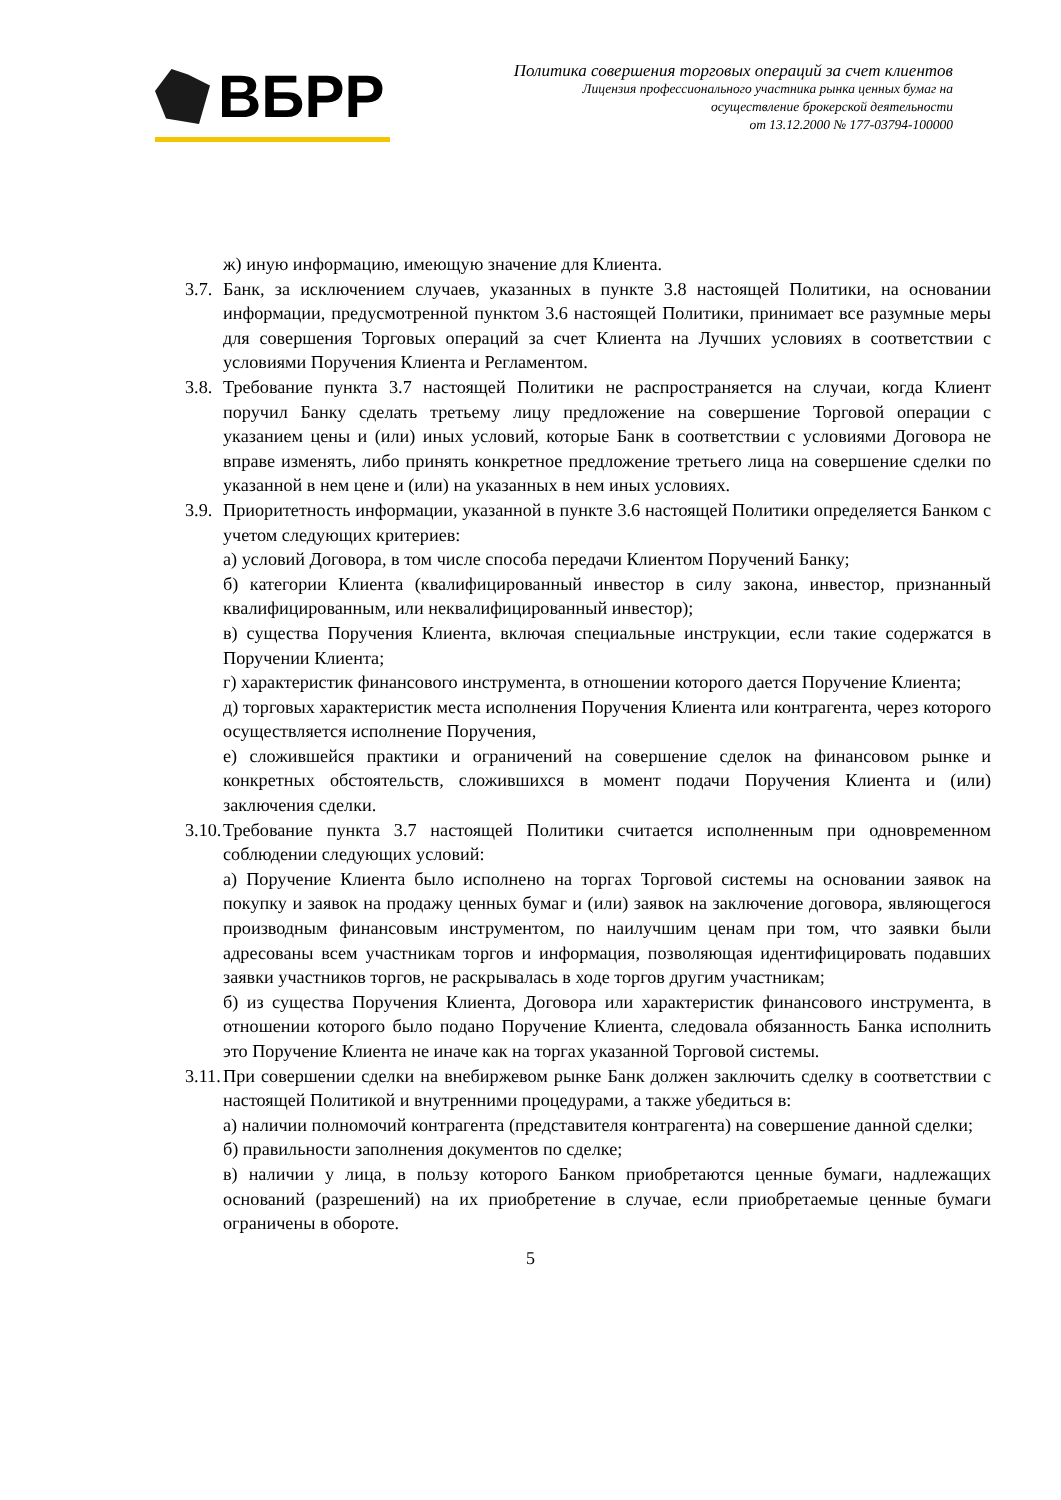ВБРР
Политика совершения торговых операций за счет клиентов
Лицензия профессионального участника рынка ценных бумаг на
осуществление брокерской деятельности
от 13.12.2000 № 177-03794-100000
ж) иную информацию, имеющую значение для Клиента.
3.7.
Банк, за исключением случаев, указанных в пункте 3.8 настоящей Политики, на основании информации, предусмотренной пунктом 3.6 настоящей Политики, принимает все разумные меры для совершения Торговых операций за счет Клиента на Лучших условиях в соответствии с условиями Поручения Клиента и Регламентом.
3.8.
Требование пункта 3.7 настоящей Политики не распространяется на случаи, когда Клиент поручил Банку сделать третьему лицу предложение на совершение Торговой операции с указанием цены и (или) иных условий, которые Банк в соответствии с условиями Договора не вправе изменять, либо принять конкретное предложение третьего лица на совершение сделки по указанной в нем цене и (или) на указанных в нем иных условиях.
3.9.
Приоритетность информации, указанной в пункте 3.6 настоящей Политики определяется Банком с учетом следующих критериев:
а) условий Договора, в том числе способа передачи Клиентом Поручений Банку;
б) категории Клиента (квалифицированный инвестор в силу закона, инвестор, признанный квалифицированным, или неквалифицированный инвестор);
в) существа Поручения Клиента, включая специальные инструкции, если такие содержатся в Поручении Клиента;
г) характеристик финансового инструмента, в отношении которого дается Поручение Клиента;
д) торговых характеристик места исполнения Поручения Клиента или контрагента, через которого осуществляется исполнение Поручения,
е) сложившейся практики и ограничений на совершение сделок на финансовом рынке и конкретных обстоятельств, сложившихся в момент подачи Поручения Клиента и (или) заключения сделки.
3.10.
Требование пункта 3.7 настоящей Политики считается исполненным при одновременном соблюдении следующих условий:
а) Поручение Клиента было исполнено на торгах Торговой системы на основании заявок на покупку и заявок на продажу ценных бумаг и (или) заявок на заключение договора, являющегося производным финансовым инструментом, по наилучшим ценам при том, что заявки были адресованы всем участникам торгов и информация, позволяющая идентифицировать подавших заявки участников торгов, не раскрывалась в ходе торгов другим участникам;
б) из существа Поручения Клиента, Договора или характеристик финансового инструмента, в отношении которого было подано Поручение Клиента, следовала обязанность Банка исполнить это Поручение Клиента не иначе как на торгах указанной Торговой системы.
3.11.
При совершении сделки на внебиржевом рынке Банк должен заключить сделку в соответствии с настоящей Политикой и внутренними процедурами, а также убедиться в:
а) наличии полномочий контрагента (представителя контрагента) на совершение данной сделки;
б) правильности заполнения документов по сделке;
в) наличии у лица, в пользу которого Банком приобретаются ценные бумаги, надлежащих оснований (разрешений) на их приобретение в случае, если приобретаемые ценные бумаги ограничены в обороте.
5